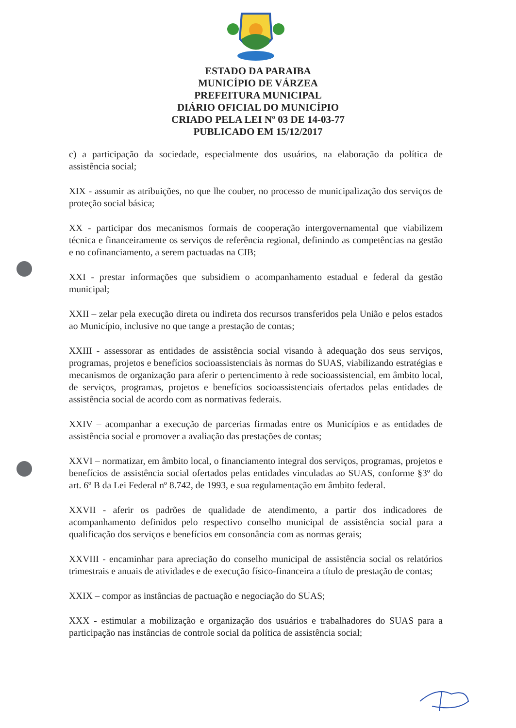ESTADO DA PARAIBA
MUNICÍPIO DE VÁRZEA
PREFEITURA MUNICIPAL
DIÁRIO OFICIAL DO MUNICÍPIO
CRIADO PELA LEI Nº 03 DE 14-03-77
PUBLICADO EM 15/12/2017
c) a participação da sociedade, especialmente dos usuários, na elaboração da política de assistência social;
XIX - assumir as atribuições, no que lhe couber, no processo de municipalização dos serviços de proteção social básica;
XX - participar dos mecanismos formais de cooperação intergovernamental que viabilizem técnica e financeiramente os serviços de referência regional, definindo as competências na gestão e no cofinanciamento, a serem pactuadas na CIB;
XXI - prestar informações que subsidiem o acompanhamento estadual e federal da gestão municipal;
XXII – zelar pela execução direta ou indireta dos recursos transferidos pela União e pelos estados ao Município, inclusive no que tange a prestação de contas;
XXIII - assessorar as entidades de assistência social visando à adequação dos seus serviços, programas, projetos e benefícios socioassistenciais às normas do SUAS, viabilizando estratégias e mecanismos de organização para aferir o pertencimento à rede socioassistencial, em âmbito local, de serviços, programas, projetos e benefícios socioassistenciais ofertados pelas entidades de assistência social de acordo com as normativas federais.
XXIV – acompanhar a execução de parcerias firmadas entre os Municípios e as entidades de assistência social e promover a avaliação das prestações de contas;
XXVI – normatizar, em âmbito local, o financiamento integral dos serviços, programas, projetos e benefícios de assistência social ofertados pelas entidades vinculadas ao SUAS, conforme §3º do art. 6º B da Lei Federal nº 8.742, de 1993, e sua regulamentação em âmbito federal.
XXVII - aferir os padrões de qualidade de atendimento, a partir dos indicadores de acompanhamento definidos pelo respectivo conselho municipal de assistência social para a qualificação dos serviços e benefícios em consonância com as normas gerais;
XXVIII - encaminhar para apreciação do conselho municipal de assistência social os relatórios trimestrais e anuais de atividades e de execução físico-financeira a título de prestação de contas;
XXIX – compor as instâncias de pactuação e negociação do SUAS;
XXX - estimular a mobilização e organização dos usuários e trabalhadores do SUAS para a participação nas instâncias de controle social da política de assistência social;